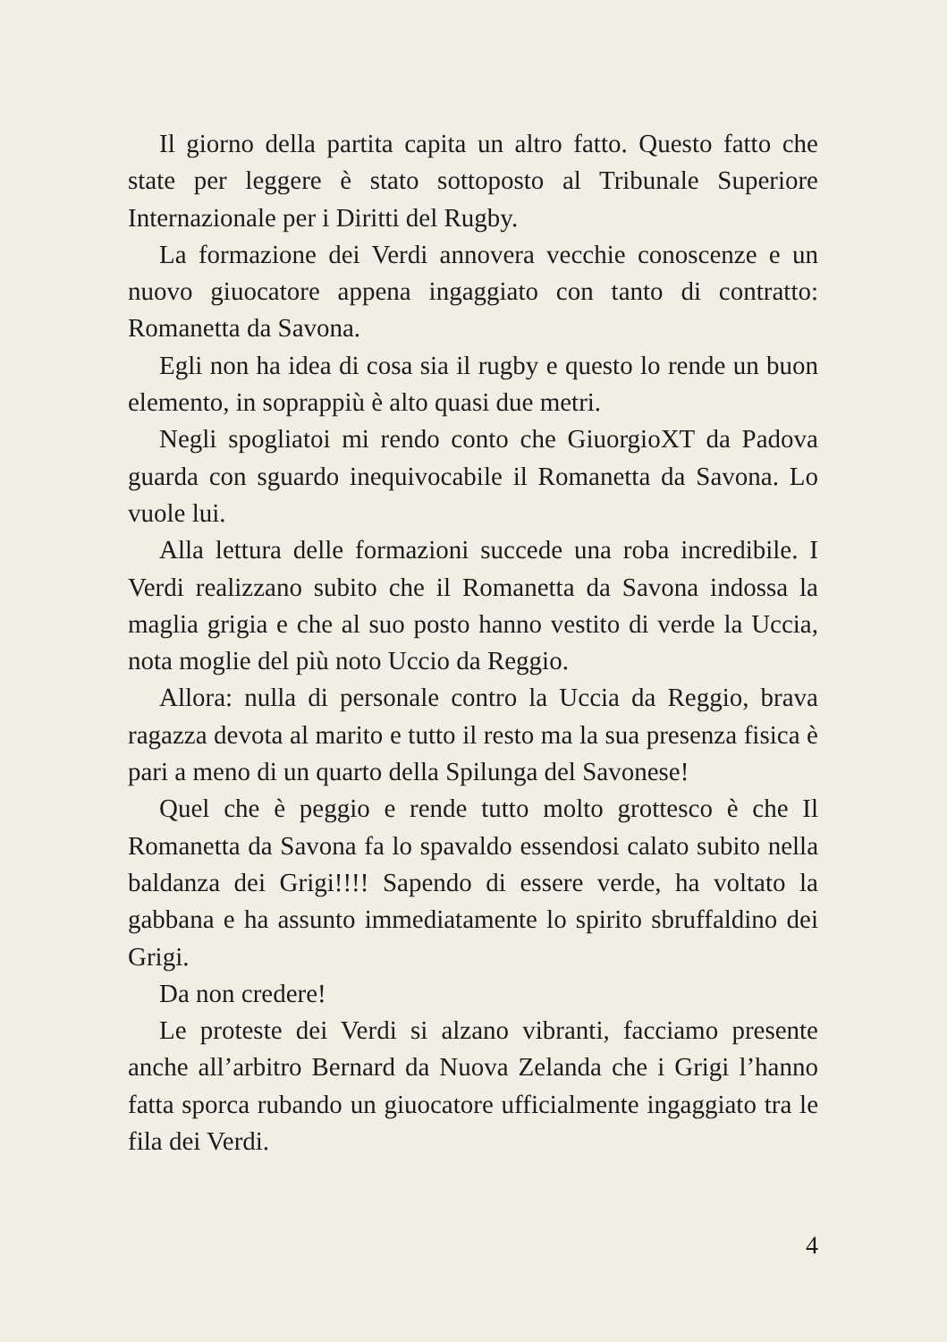Il giorno della partita capita un altro fatto. Questo fatto che state per leggere è stato sottoposto al Tribunale Superiore Internazionale per i Diritti del Rugby.
La formazione dei Verdi annovera vecchie conoscenze e un nuovo giuocatore appena ingaggiato con tanto di contratto: Romanetta da Savona.
Egli non ha idea di cosa sia il rugby e questo lo rende un buon elemento, in soprappiù è alto quasi due metri.
Negli spogliatoi mi rendo conto che GiuorgioXT da Padova guarda con sguardo inequivocabile il Romanetta da Savona. Lo vuole lui.
Alla lettura delle formazioni succede una roba incredibile. I Verdi realizzano subito che il Romanetta da Savona indossa la maglia grigia e che al suo posto hanno vestito di verde la Uccia, nota moglie del più noto Uccio da Reggio.
Allora: nulla di personale contro la Uccia da Reggio, brava ragazza devota al marito e tutto il resto ma la sua presenza fisica è pari a meno di un quarto della Spilunga del Savonese!
Quel che è peggio e rende tutto molto grottesco è che Il Romanetta da Savona fa lo spavaldo essendosi calato subito nella baldanza dei Grigi!!!! Sapendo di essere verde, ha voltato la gabbana e ha assunto immediatamente lo spirito sbruffaldino dei Grigi.
Da non credere!
Le proteste dei Verdi si alzano vibranti, facciamo presente anche all’arbitro Bernard da Nuova Zelanda che i Grigi l’hanno fatta sporca rubando un giuocatore ufficialmente ingaggiato tra le fila dei Verdi.
4